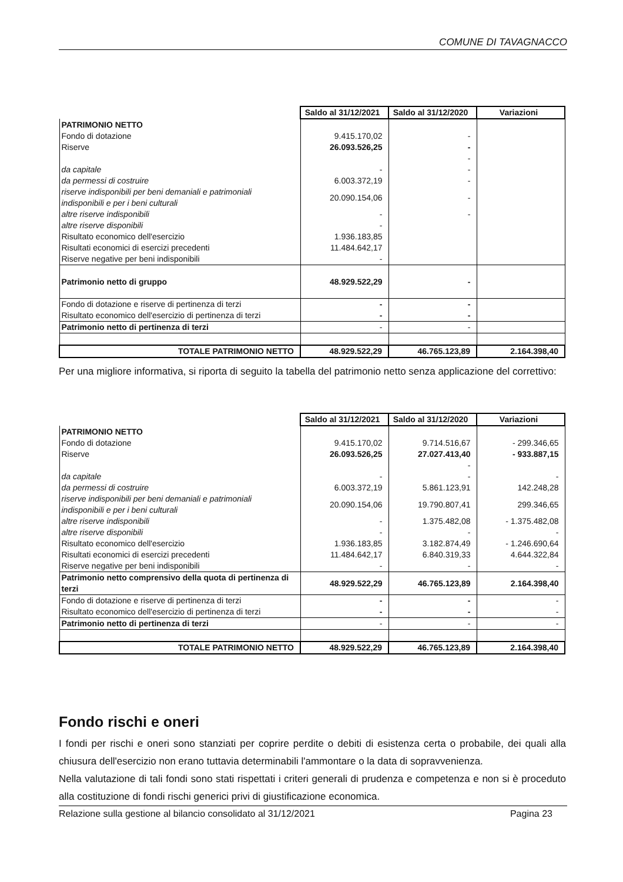COMUNE DI TAVAGNACCO
| | Saldo al 31/12/2021 | Saldo al 31/12/2020 | Variazioni |
| PATRIMONIO NETTO | | | |
| Fondo di dotazione | 9.415.170,02 | - | |
| Riserve | 26.093.526,25 | - | |
| | | - | |
| da capitale | - | - | |
| da permessi di costruire | 6.003.372,19 | - | |
| riserve indisponibili per beni demaniali e patrimoniali indisponibili e per i beni culturali | 20.090.154,06 | - | |
| altre riserve indisponibili | - | - | |
| altre riserve disponibili | - | | |
| Risultato economico dell'esercizio | 1.936.183,85 | | |
| Risultati economici di esercizi precedenti | 11.484.642,17 | | |
| Riserve negative per beni indisponibili | - | | |
| Patrimonio netto di gruppo | 48.929.522,29 | - | |
| Fondo di dotazione e riserve di pertinenza di terzi | - | - | |
| Risultato economico dell'esercizio di pertinenza di terzi | - | - | |
| Patrimonio netto di pertinenza di terzi | - | - | |
| TOTALE PATRIMONIO NETTO | 48.929.522,29 | 46.765.123,89 | 2.164.398,40 |
Per una migliore informativa, si riporta di seguito la tabella del patrimonio netto senza applicazione del correttivo:
| | Saldo al 31/12/2021 | Saldo al 31/12/2020 | Variazioni |
| PATRIMONIO NETTO | | | |
| Fondo di dotazione | 9.415.170,02 | 9.714.516,67 | - 299.346,65 |
| Riserve | 26.093.526,25 | 27.027.413,40 | - 933.887,15 |
| | | - | |
| da capitale | - | - | - |
| da permessi di costruire | 6.003.372,19 | 5.861.123,91 | 142.248,28 |
| riserve indisponibili per beni demaniali e patrimoniali indisponibili e per i beni culturali | 20.090.154,06 | 19.790.807,41 | 299.346,65 |
| altre riserve indisponibili | - | 1.375.482,08 | - 1.375.482,08 |
| altre riserve disponibili | - | - | - |
| Risultato economico dell'esercizio | 1.936.183,85 | 3.182.874,49 | - 1.246.690,64 |
| Risultati economici di esercizi precedenti | 11.484.642,17 | 6.840.319,33 | 4.644.322,84 |
| Riserve negative per beni indisponibili | - | - | - |
| Patrimonio netto comprensivo della quota di pertinenza di terzi | 48.929.522,29 | 46.765.123,89 | 2.164.398,40 |
| Fondo di dotazione e riserve di pertinenza di terzi | - | - | - |
| Risultato economico dell'esercizio di pertinenza di terzi | - | - | - |
| Patrimonio netto di pertinenza di terzi | - | - | - |
| TOTALE PATRIMONIO NETTO | 48.929.522,29 | 46.765.123,89 | 2.164.398,40 |
Fondo rischi e oneri
I fondi per rischi e oneri sono stanziati per coprire perdite o debiti di esistenza certa o probabile, dei quali alla chiusura dell'esercizio non erano tuttavia determinabili l'ammontare o la data di sopravvenienza.
Nella valutazione di tali fondi sono stati rispettati i criteri generali di prudenza e competenza e non si è proceduto alla costituzione di fondi rischi generici privi di giustificazione economica.
Relazione sulla gestione al bilancio consolidato al 31/12/2021 Pagina 23